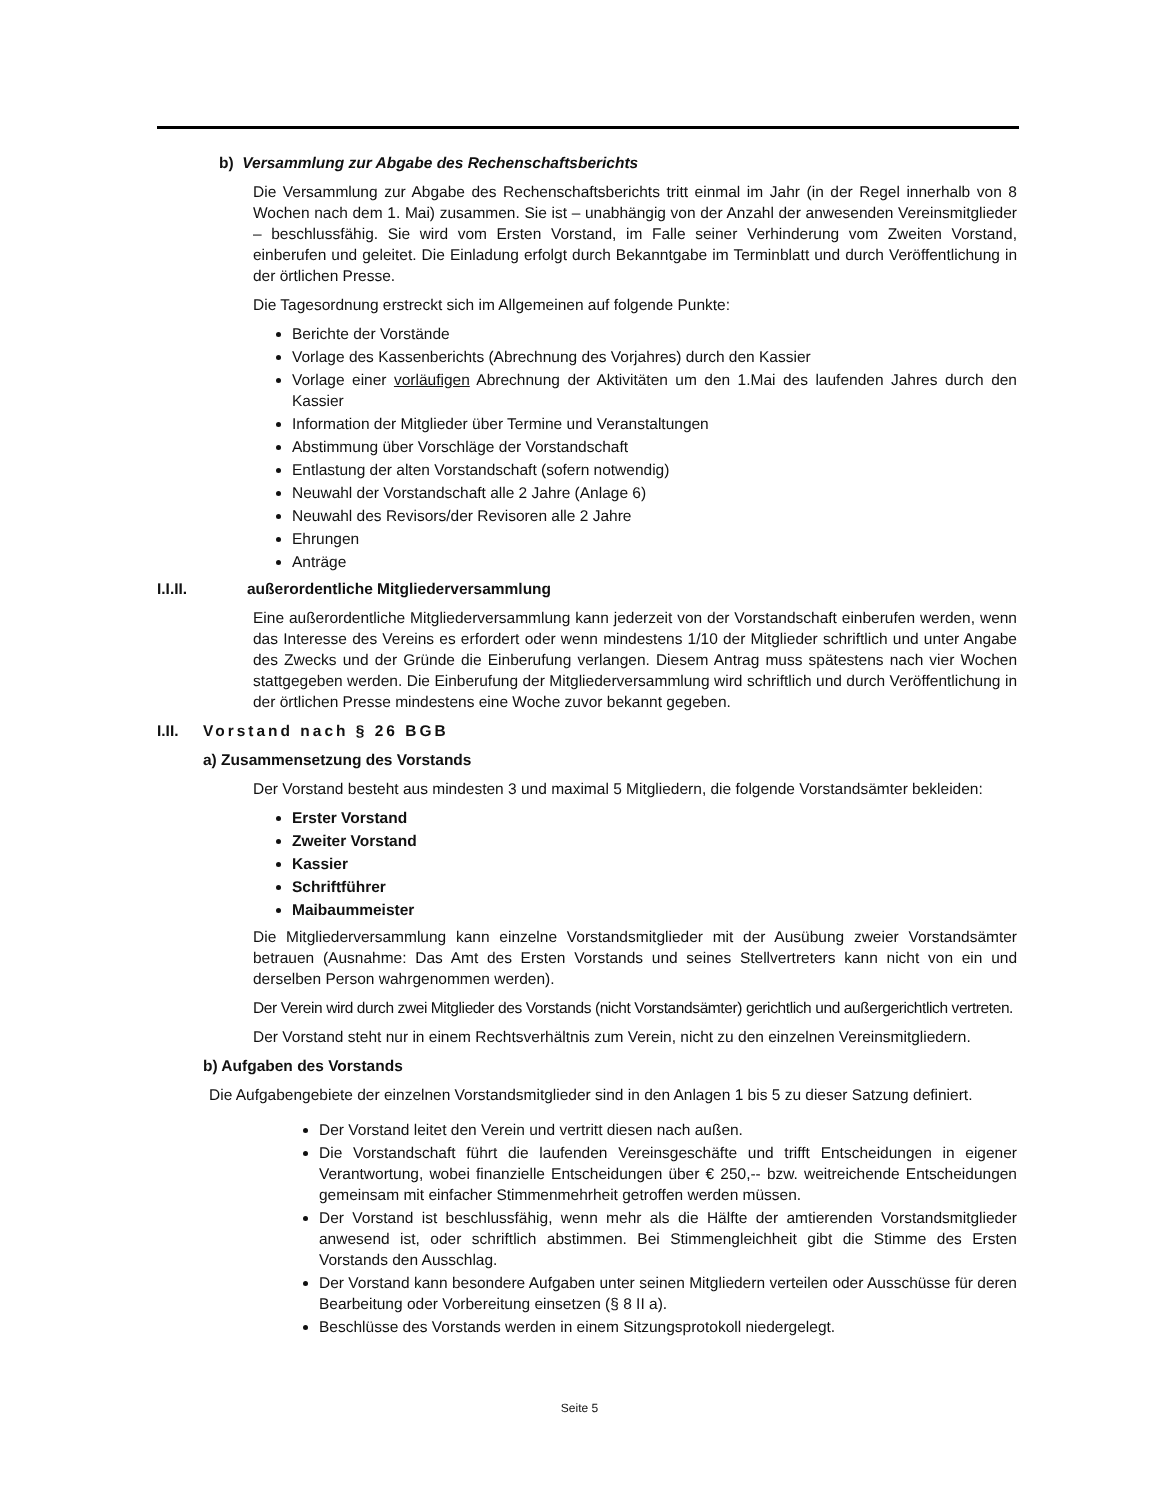b) Versammlung zur Abgabe des Rechenschaftsberichts
Die Versammlung zur Abgabe des Rechenschaftsberichts tritt einmal im Jahr (in der Regel innerhalb von 8 Wochen nach dem 1. Mai) zusammen. Sie ist – unabhängig von der Anzahl der anwesenden Vereinsmitglieder – beschlussfähig. Sie wird vom Ersten Vorstand, im Falle seiner Verhinderung vom Zweiten Vorstand, einberufen und geleitet. Die Einladung erfolgt durch Bekanntgabe im Terminblatt und durch Veröffentlichung in der örtlichen Presse.
Die Tagesordnung erstreckt sich im Allgemeinen auf folgende Punkte:
Berichte der Vorstände
Vorlage des Kassenberichts (Abrechnung des Vorjahres) durch den Kassier
Vorlage einer vorläufigen Abrechnung der Aktivitäten um den 1.Mai des laufenden Jahres durch den Kassier
Information der Mitglieder über Termine und Veranstaltungen
Abstimmung über Vorschläge der Vorstandschaft
Entlastung der alten Vorstandschaft (sofern notwendig)
Neuwahl der Vorstandschaft alle 2 Jahre (Anlage 6)
Neuwahl des Revisors/der Revisoren alle 2 Jahre
Ehrungen
Anträge
I.I.II. außerordentliche Mitgliederversammlung
Eine außerordentliche Mitgliederversammlung kann jederzeit von der Vorstandschaft einberufen werden, wenn das Interesse des Vereins es erfordert oder wenn mindestens 1/10 der Mitglieder schriftlich und unter Angabe des Zwecks und der Gründe die Einberufung verlangen. Diesem Antrag muss spätestens nach vier Wochen stattgegeben werden. Die Einberufung der Mitgliederversammlung wird schriftlich und durch Veröffentlichung in der örtlichen Presse mindestens eine Woche zuvor bekannt gegeben.
I.II. Vorstand nach § 26 BGB
a) Zusammensetzung des Vorstands
Der Vorstand besteht aus mindesten 3 und maximal 5 Mitgliedern, die folgende Vorstandsämter bekleiden:
Erster Vorstand
Zweiter Vorstand
Kassier
Schriftführer
Maibaummeister
Die Mitgliederversammlung kann einzelne Vorstandsmitglieder mit der Ausübung zweier Vorstandsämter betrauen (Ausnahme: Das Amt des Ersten Vorstands und seines Stellvertreters kann nicht von ein und derselben Person wahrgenommen werden).
Der Verein wird durch zwei Mitglieder des Vorstands (nicht Vorstandsämter) gerichtlich und außergerichtlich vertreten.
Der Vorstand steht nur in einem Rechtsverhältnis zum Verein, nicht zu den einzelnen Vereinsmitgliedern.
b) Aufgaben des Vorstands
Die Aufgabengebiete der einzelnen Vorstandsmitglieder sind in den Anlagen 1 bis 5 zu dieser Satzung definiert.
Der Vorstand leitet den Verein und vertritt diesen nach außen.
Die Vorstandschaft führt die laufenden Vereinsgeschäfte und trifft Entscheidungen in eigener Verantwortung, wobei finanzielle Entscheidungen über € 250,-- bzw. weitreichende Entscheidungen gemeinsam mit einfacher Stimmenmehrheit getroffen werden müssen.
Der Vorstand ist beschlussfähig, wenn mehr als die Hälfte der amtierenden Vorstandsmitglieder anwesend ist, oder schriftlich abstimmen. Bei Stimmengleichheit gibt die Stimme des Ersten Vorstands den Ausschlag.
Der Vorstand kann besondere Aufgaben unter seinen Mitgliedern verteilen oder Ausschüsse für deren Bearbeitung oder Vorbereitung einsetzen (§ 8 II a).
Beschlüsse des Vorstands werden in einem Sitzungsprotokoll niedergelegt.
Seite 5